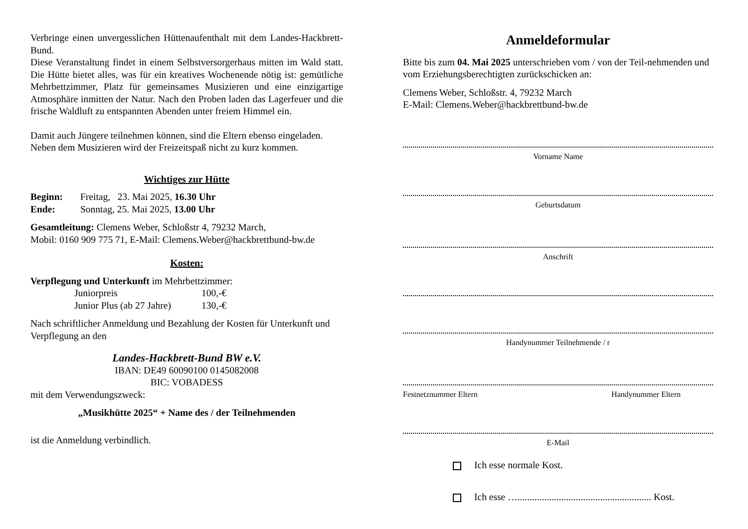Verbringe einen unvergesslichen Hüttenaufenthalt mit dem Landes-Hackbrett-Bund.
Diese Veranstaltung findet in einem Selbstversorgerhaus mitten im Wald statt. Die Hütte bietet alles, was für ein kreatives Wochenende nötig ist: gemütliche Mehrbettzimmer, Platz für gemeinsames Musizieren und eine einzigartige Atmosphäre inmitten der Natur. Nach den Proben laden das Lagerfeuer und die frische Waldluft zu entspannten Abenden unter freiem Himmel ein.
Damit auch Jüngere teilnehmen können, sind die Eltern ebenso eingeladen.
Neben dem Musizieren wird der Freizeitspaß nicht zu kurz kommen.
Wichtiges zur Hütte
Beginn: Freitag, 23. Mai 2025, 16.30 Uhr
Ende: Sonntag, 25. Mai 2025, 13.00 Uhr
Gesamtleitung: Clemens Weber, Schloßstr 4, 79232 March,
Mobil: 0160 909 775 71, E-Mail: Clemens.Weber@hackbrettbund-bw.de
Kosten:
Verpflegung und Unterkunft im Mehrbettzimmer:
Juniorpreis 100,-€
Junior Plus (ab 27 Jahre) 130,-€
Nach schriftlicher Anmeldung und Bezahlung der Kosten für Unterkunft und Verpflegung an den
Landes-Hackbrett-Bund BW e.V.
IBAN: DE49 60090100 0145082008
BIC: VOBADESS
mit dem Verwendungszweck:
„Musikhütte 2025“ + Name des / der Teilnehmenden
ist die Anmeldung verbindlich.
Anmeldeformular
Bitte bis zum 04. Mai 2025 unterschrieben vom / von der Teil-nehmenden und vom Erziehungsberechtigten zurückschicken an:
Clemens Weber, Schloßstr. 4, 79232 March
E-Mail: Clemens.Weber@hackbrettbund-bw.de
Vorname Name
Geburtsdatum
Anschrift
Handynummer Teilnehmende / r
Festnetznummer Eltern Handynummer Eltern
E-Mail
Ich esse normale Kost.
Ich esse …....................................................... Kost.